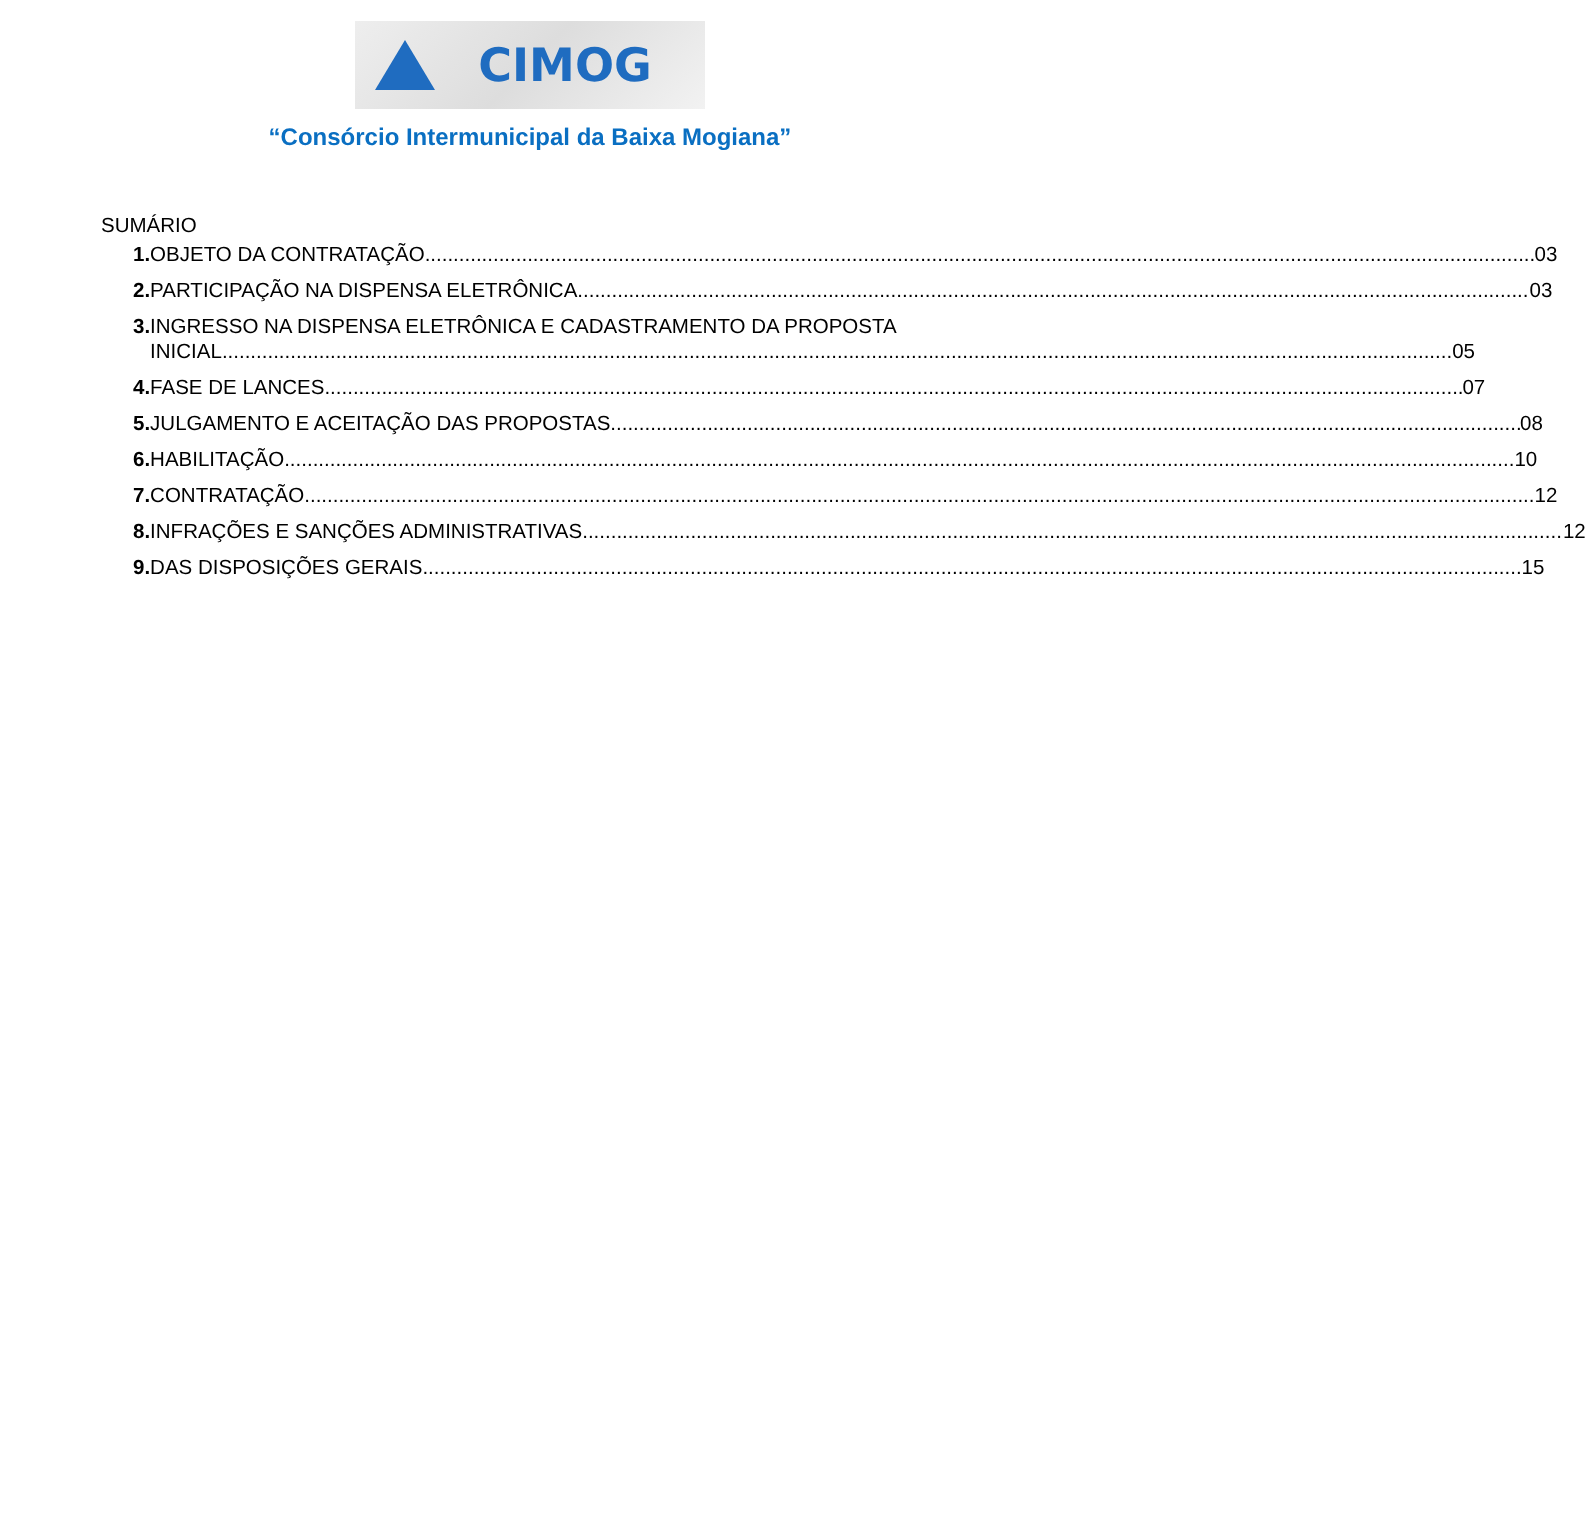CIMOG
“Consórcio Intermunicipal da Baixa Mogiana”
SUMÁRIO
1. OBJETO DA CONTRATAÇÃO 03
2. PARTICIPAÇÃO NA DISPENSA ELETRÔNICA 03
3. INGRESSO NA DISPENSA ELETRÔNICA E CADASTRAMENTO DA PROPOSTA
INICIAL 05
4. FASE DE LANCES 07
5. JULGAMENTO E ACEITAÇÃO DAS PROPOSTAS 08
6. HABILITAÇÃO 10
7. CONTRATAÇÃO 12
8. INFRAÇÕES E SANÇÕES ADMINISTRATIVAS 12
9. DAS DISPOSIÇÕES GERAIS 15